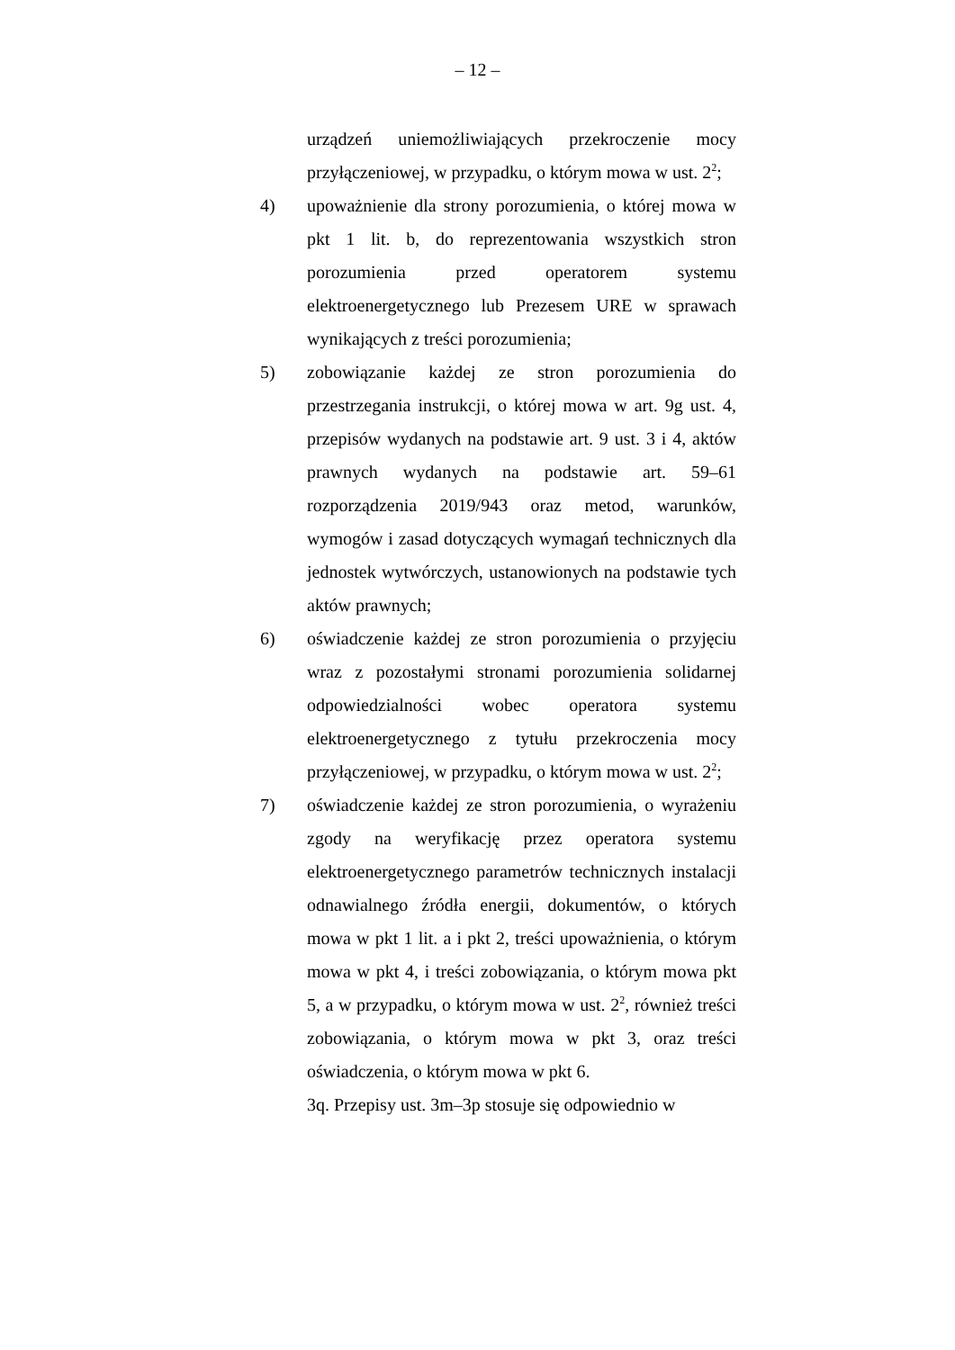– 12 –
urządzeń uniemożliwiających przekroczenie mocy przyłączeniowej, w przypadku, o którym mowa w ust. 2<sup>2</sup>;
4) upoważnienie dla strony porozumienia, o której mowa w pkt 1 lit. b, do reprezentowania wszystkich stron porozumienia przed operatorem systemu elektroenergetycznego lub Prezesem URE w sprawach wynikających z treści porozumienia;
5) zobowiązanie każdej ze stron porozumienia do przestrzegania instrukcji, o której mowa w art. 9g ust. 4, przepisów wydanych na podstawie art. 9 ust. 3 i 4, aktów prawnych wydanych na podstawie art. 59–61 rozporządzenia 2019/943 oraz metod, warunków, wymogów i zasad dotyczących wymagań technicznych dla jednostek wytwórczych, ustanowionych na podstawie tych aktów prawnych;
6) oświadczenie każdej ze stron porozumienia o przyjęciu wraz z pozostałymi stronami porozumienia solidarnej odpowiedzialności wobec operatora systemu elektroenergetycznego z tytułu przekroczenia mocy przyłączeniowej, w przypadku, o którym mowa w ust. 2<sup>2</sup>;
7) oświadczenie każdej ze stron porozumienia, o wyrażeniu zgody na weryfikację przez operatora systemu elektroenergetycznego parametrów technicznych instalacji odnawialnego źródła energii, dokumentów, o których mowa w pkt 1 lit. a i pkt 2, treści upoważnienia, o którym mowa w pkt 4, i treści zobowiązania, o którym mowa pkt 5, a w przypadku, o którym mowa w ust. 2<sup>2</sup>, również treści zobowiązania, o którym mowa w pkt 3, oraz treści oświadczenia, o którym mowa w pkt 6.
3q. Przepisy ust. 3m–3p stosuje się odpowiednio w